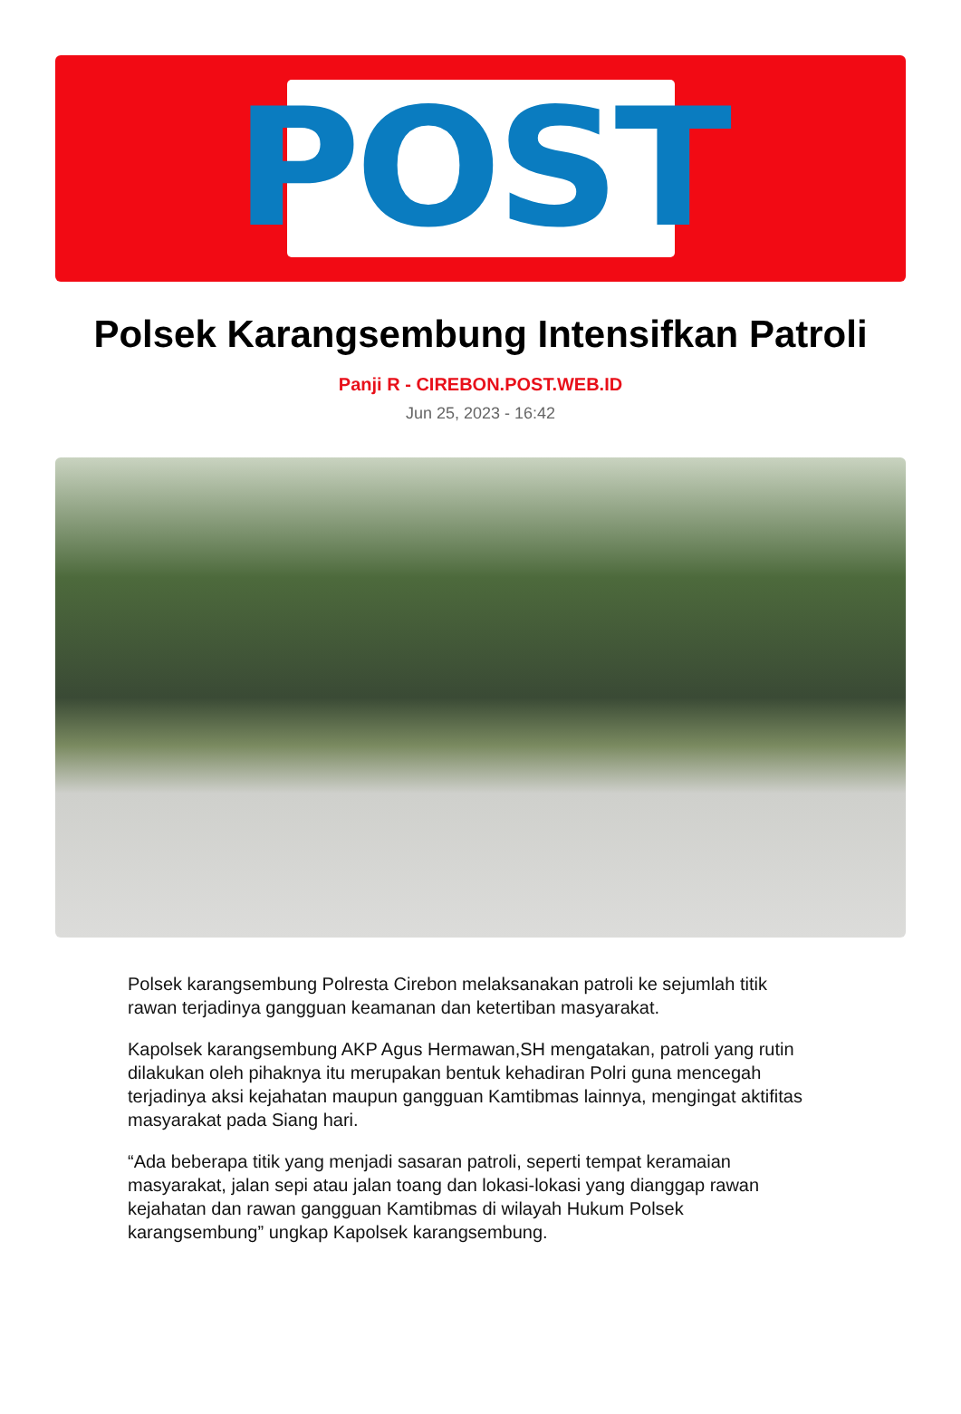POST
Polsek Karangsembung Intensifkan Patroli
Panji R - CIREBON.POST.WEB.ID
Jun 25, 2023 - 16:42
Polsek karangsembung Polresta Cirebon melaksanakan patroli ke sejumlah titik rawan terjadinya gangguan keamanan dan ketertiban masyarakat.
Kapolsek karangsembung AKP Agus Hermawan,SH mengatakan, patroli yang rutin dilakukan oleh pihaknya itu merupakan bentuk kehadiran Polri guna mencegah terjadinya aksi kejahatan maupun gangguan Kamtibmas lainnya, mengingat aktifitas masyarakat pada Siang hari.
“Ada beberapa titik yang menjadi sasaran patroli, seperti tempat keramaian masyarakat, jalan sepi atau jalan toang dan lokasi-lokasi yang dianggap rawan kejahatan dan rawan gangguan Kamtibmas di wilayah Hukum Polsek karangsembung” ungkap Kapolsek karangsembung.